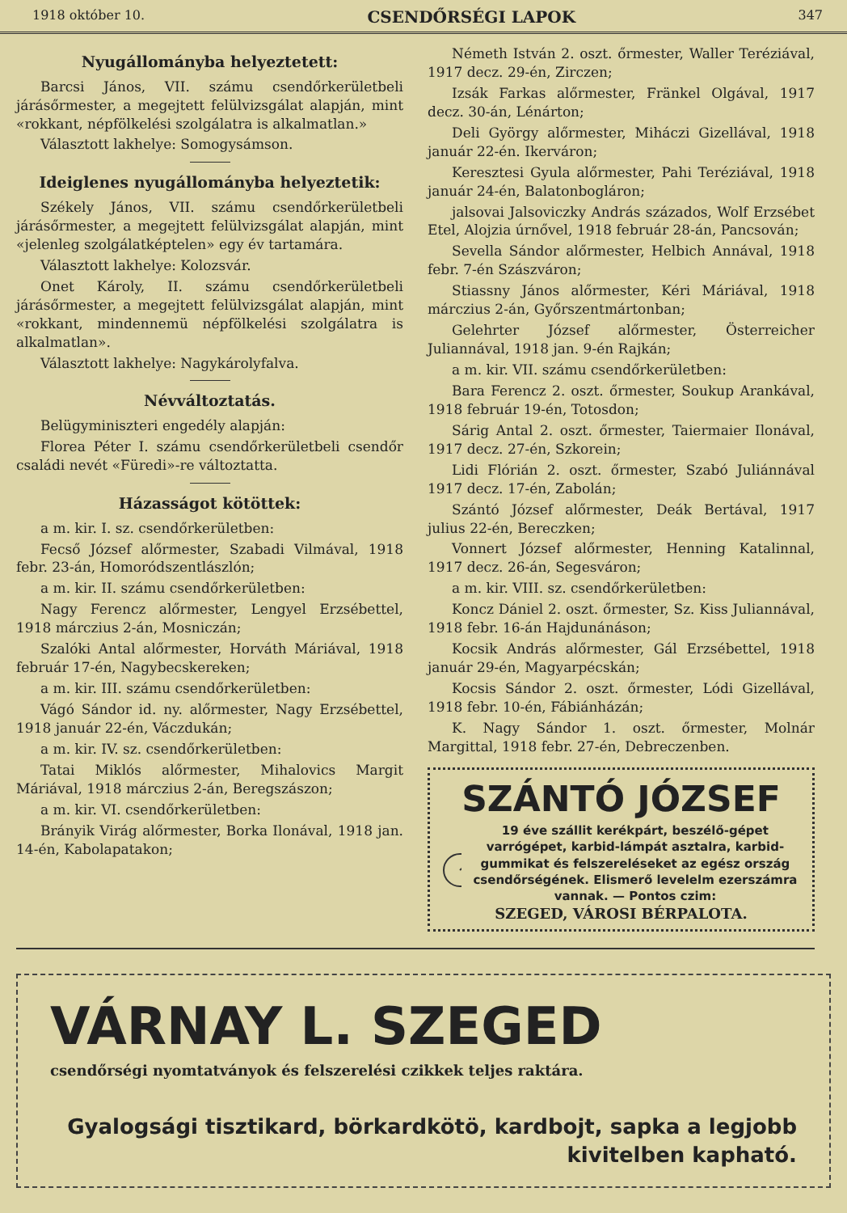1918 október 10. CSENDŐRSÉGI LAPOK 347
Nyugállományba helyeztetett:
Barcsi János, VII. számu csendőrkerületbeli járásőrmester, a megejtett felülvizsgálat alapján, mint «rokkant, népfölkelési szolgálatra is alkalmatlan.»
Választott lakhelye: Somogysámson.
Ideiglenes nyugállományba helyeztetik:
Székely János, VII. számu csendőrkerületbeli járásőrmester, a megejtett felülvizsgálat alapján, mint «jelenleg szolgálatképtelen» egy év tartamára.
Választott lakhelye: Kolozsvár.
Onet Károly, II. számu csendőrkerületbeli járásőrmester, a megejtett felülvizsgálat alapján, mint «rokkant, mindennemü népfölkelési szolgálatra is alkalmatlan».
Választott lakhelye: Nagykárolyfalva.
Névváltoztatás.
Belügyminiszteri engedély alapján:
Florea Péter I. számu csendőrkerületbeli csendőr családi nevét «Füredi»-re változtatta.
Házasságot kötöttek:
a m. kir. I. sz. csendőrkerületben:
Fecső József alőrmester, Szabadi Vilmával, 1918 febr. 23-án, Homoródszentlászlón;
a m. kir. II. számu csendőrkerületben:
Nagy Ferencz alőrmester, Lengyel Erzsébettel, 1918 márczius 2-án, Mosniczán;
Szalóki Antal alőrmester, Horváth Máriával, 1918 február 17-én, Nagybecskereken;
a m. kir. III. számu csendőrkerületben:
Vágó Sándor id. ny. alőrmester, Nagy Erzsébettel, 1918 január 22-én, Váczdukán;
a m. kir. IV. sz. csendőrkerületben:
Tatai Miklós alőrmester, Mihalovics Margit Máriával, 1918 márczius 2-án, Beregszászon;
a m. kir. VI. csendőrkerületben:
Brányik Virág alőrmester, Borka Ilonával, 1918 jan. 14-én, Kabolapatakon;
Németh István 2. oszt. őrmester, Waller Teréziával, 1917 decz. 29-én, Zirczen;
Izsák Farkas alőrmester, Fränkel Olgával, 1917 decz. 30-án, Lénárton;
Deli György alőrmester, Miháczi Gizellával, 1918 január 22-én. Ikerváron;
Keresztesi Gyula alőrmester, Pahi Teréziával, 1918 január 24-én, Balatonbogláron;
jalsovai Jalsoviczky András százados, Wolf Erzsébet Etel, Alojzia úrnővel, 1918 február 28-án, Pancsován;
Sevella Sándor alőrmester, Helbich Annával, 1918 febr. 7-én Szászváron;
Stiassny János alőrmester, Kéri Máriával, 1918 márczius 2-án, Győrszentmártonban;
Gelehrter József alőrmester, Österreicher Juliannával, 1918 jan. 9-én Rajkán;
a m. kir. VII. számu csendőrkerületben:
Bara Ferencz 2. oszt. őrmester, Soukup Arankával, 1918 február 19-én, Totosdon;
Sárig Antal 2. oszt. őrmester, Taiermaier Ilonával, 1917 decz. 27-én, Szkorein;
Lidi Flórián 2. oszt. őrmester, Szabó Juliánnával 1917 decz. 17-én, Zabolán;
Szántó József alőrmester, Deák Bertával, 1917 julius 22-én, Bereczken;
Vonnert József alőrmester, Henning Katalinnal, 1917 decz. 26-án, Segesváron;
a m. kir. VIII. sz. csendőrkerületben:
Koncz Dániel 2. oszt. őrmester, Sz. Kiss Juliannával, 1918 febr. 16-án Hajdunánáson;
Kocsik András alőrmester, Gál Erzsébettel, 1918 január 29-én, Magyarpécskán;
Kocsis Sándor 2. oszt. őrmester, Lódi Gizellával, 1918 febr. 10-én, Fábiánházán;
K. Nagy Sándor 1. oszt. őrmester, Molnár Margittal, 1918 febr. 27-én, Debreczenben.
SZÁNTÓ JÓZSEF
19 éve szállit kerékpárt, beszélő-gépet varrógépet, karbid-lámpát asztalra, karbid-gummikat és felszereléseket az egész ország csendőrségének. Elismerő levelelm ezerszámra vannak. — Pontos czim:
SZEGED, VÁROSI BÉRPALOTA.
VÁRNAY L. SZEGED
csendőrségi nyomtatványok és felszerelési czikkek teljes raktára.
Gyalogsági tisztikard, börkardkötö, kardbojt, sapka a legjobb kivitelben kapható.